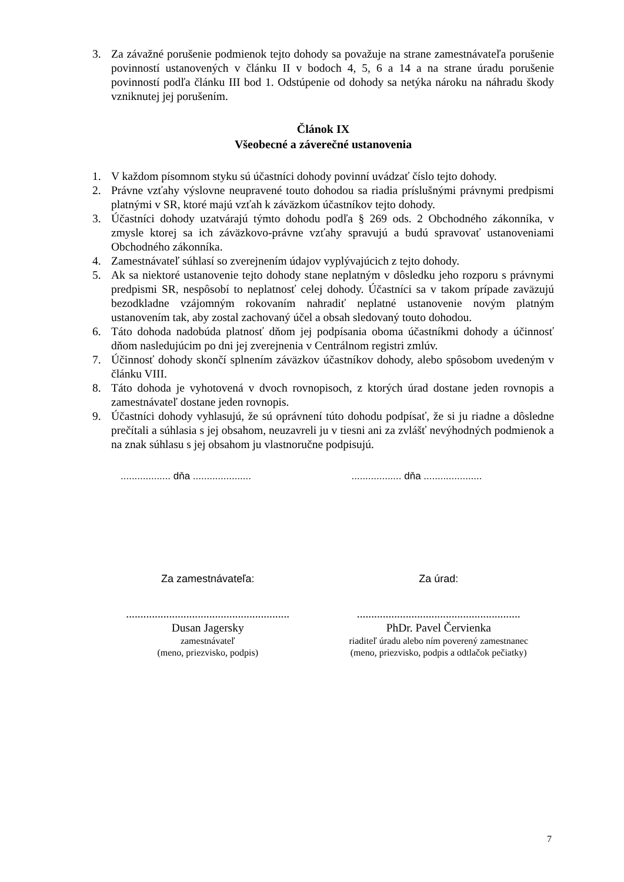3. Za závažné porušenie podmienok tejto dohody sa považuje na strane zamestnávateľa porušenie povinností ustanovených v článku II v bodoch 4, 5, 6 a 14 a na strane úradu porušenie povinností podľa článku III bod 1. Odstúpenie od dohody sa netýka nároku na náhradu škody vzniknutej jej porušením.
Článok IX
Všeobecné a záverečné ustanovenia
1. V každom písomnom styku sú účastníci dohody povinní uvádzať číslo tejto dohody.
2. Právne vzťahy výslovne neupravené touto dohodou sa riadia príslušnými právnymi predpismi platnými v SR, ktoré majú vzťah k záväzkom účastníkov tejto dohody.
3. Účastníci dohody uzatvárajú týmto dohodu podľa § 269 ods. 2 Obchodného zákonníka, v zmysle ktorej sa ich záväzkovo-právne vzťahy spravujú a budú spravovať ustanoveniami Obchodného zákonníka.
4. Zamestnávateľ súhlasí so zverejnením údajov vyplývajúcich z tejto dohody.
5. Ak sa niektoré ustanovenie tejto dohody stane neplatným v dôsledku jeho rozporu s právnymi predpismi SR, nespôsobí to neplatnosť celej dohody. Účastníci sa v takom prípade zaväzujú bezodkladne vzájomným rokovaním nahradiť neplatné ustanovenie novým platným ustanovením tak, aby zostal zachovaný účel a obsah sledovaný touto dohodou.
6. Táto dohoda nadobúda platnosť dňom jej podpísania oboma účastníkmi dohody a účinnosť dňom nasledujúcim po dni jej zverejnenia v Centrálnom registri zmlúv.
7. Účinnosť dohody skončí splnením záväzkov účastníkov dohody, alebo spôsobom uvedeným v článku VIII.
8. Táto dohoda je vyhotovená v dvoch rovnopisoch, z ktorých úrad dostane jeden rovnopis a zamestnávateľ dostane jeden rovnopis.
9. Účastníci dohody vyhlasujú, že sú oprávnení túto dohodu podpísať, že si ju riadne a dôsledne prečítali a súhlasia s jej obsahom, neuzavreli ju v tiesni ani za zvlášť nevýhodných podmienok a na znak súhlasu s jej obsahom ju vlastnoručne podpisujú.
.................. dňa .....................
.................. dňa .....................
Za zamestnávateľa:
.........................................................
Dusan Jagersky
zamestnávateľ
(meno, priezvisko, podpis)
Za úrad:
.........................................................
PhDr. Pavel Červienka
riaditeľ úradu alebo ním poverený zamestnanec
(meno, priezvisko, podpis a odtlačok pečiatky)
7